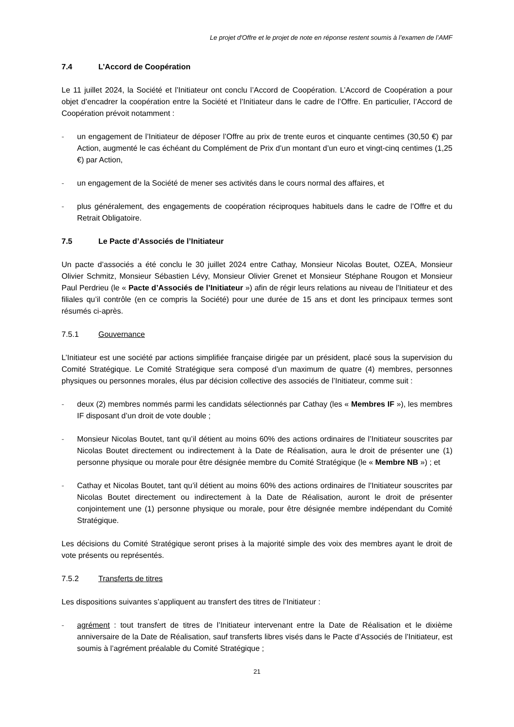Le projet d'Offre et le projet de note en réponse restent soumis à l’examen de l’AMF
7.4 L’Accord de Coopération
Le 11 juillet 2024, la Société et l’Initiateur ont conclu l’Accord de Coopération. L’Accord de Coopération a pour objet d’encadrer la coopération entre la Société et l’Initiateur dans le cadre de l’Offre. En particulier, l’Accord de Coopération prévoit notamment :
- un engagement de l’Initiateur de déposer l’Offre au prix de trente euros et cinquante centimes (30,50 €) par Action, augmenté le cas échéant du Complément de Prix d’un montant d’un euro et vingt-cinq centimes (1,25 €) par Action,
- un engagement de la Société de mener ses activités dans le cours normal des affaires, et
- plus généralement, des engagements de coopération réciproques habituels dans le cadre de l’Offre et du Retrait Obligatoire.
7.5 Le Pacte d’Associés de l’Initiateur
Un pacte d’associés a été conclu le 30 juillet 2024 entre Cathay, Monsieur Nicolas Boutet, OZEA, Monsieur Olivier Schmitz, Monsieur Sébastien Lévy, Monsieur Olivier Grenet et Monsieur Stéphane Rougon et Monsieur Paul Perdrieu (le « Pacte d’Associés de l’Initiateur ») afin de régir leurs relations au niveau de l’Initiateur et des filiales qu’il contrôle (en ce compris la Société) pour une durée de 15 ans et dont les principaux termes sont résumés ci-après.
7.5.1 Gouvernance
L’Initiateur est une société par actions simplifiée française dirigée par un président, placé sous la supervision du Comité Stratégique. Le Comité Stratégique sera composé d’un maximum de quatre (4) membres, personnes physiques ou personnes morales, élus par décision collective des associés de l’Initiateur, comme suit :
- deux (2) membres nommés parmi les candidats sélectionnés par Cathay (les « Membres IF »), les membres IF disposant d’un droit de vote double ;
- Monsieur Nicolas Boutet, tant qu’il détient au moins 60% des actions ordinaires de l’Initiateur souscrites par Nicolas Boutet directement ou indirectement à la Date de Réalisation, aura le droit de présenter une (1) personne physique ou morale pour être désignée membre du Comité Stratégique (le « Membre NB ») ; et
- Cathay et Nicolas Boutet, tant qu’il détient au moins 60% des actions ordinaires de l’Initiateur souscrites par Nicolas Boutet directement ou indirectement à la Date de Réalisation, auront le droit de présenter conjointement une (1) personne physique ou morale, pour être désignée membre indépendant du Comité Stratégique.
Les décisions du Comité Stratégique seront prises à la majorité simple des voix des membres ayant le droit de vote présents ou représentés.
7.5.2 Transferts de titres
Les dispositions suivantes s’appliquent au transfert des titres de l’Initiateur :
- agrément : tout transfert de titres de l’Initiateur intervenant entre la Date de Réalisation et le dixième anniversaire de la Date de Réalisation, sauf transferts libres visés dans le Pacte d’Associés de l’Initiateur, est soumis à l’agrément préalable du Comité Stratégique ;
21